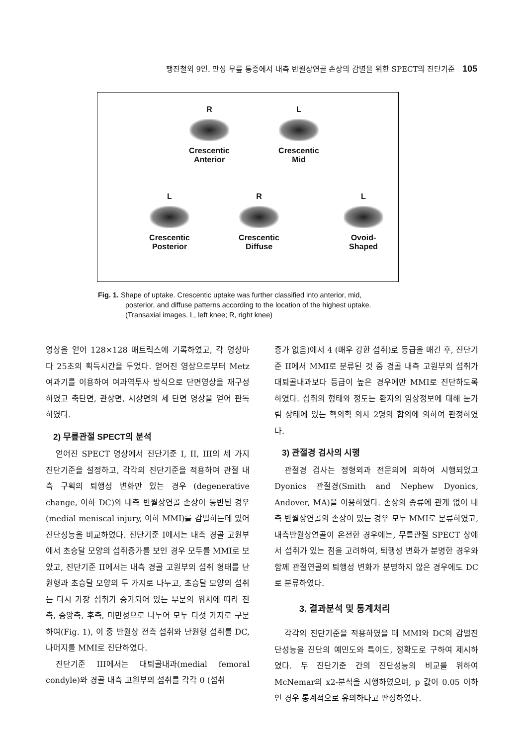팽진철외 9인. 만성 무릎 통증에서 내측 반월상연골 손상의 감별을 위한 SPECT의 진단기준 105
R
Crescentic
Anterior
L
Crescentic
Mid
L
Crescentic
Posterior
R
Crescentic
Diffuse
L
Ovoid-
Shaped
Fig. 1. Shape of uptake. Crescentic uptake was further classified into anterior, mid,
posterior, and diffuse patterns according to the location of the highest uptake. (Transaxial images. L, left knee; R, right knee)
영상을 얻어 128×128 매트릭스에 기록하였고, 각 영상마다 25초의 획득시간을 두었다. 얻어진 영상으로부터 Metz 여과기를 이용하여 여과역투사 방식으로 단면영상을 재구성하였고 축단면, 관상면, 시상면의 세 단면 영상을 얻어 판독하였다.
2) 무릎관절 SPECT의 분석
얻어진 SPECT 영상에서 진단기준 I, II, III의 세 가지 진단기준을 설정하고, 각각의 진단기준을 적용하여 관절 내측 구획의 퇴행성 변화만 있는 경우 (degenerative change, 이하 DC)와 내측 반월상연골 손상이 동반된 경우(medial meniscal injury, 이하 MMI)를 감별하는데 있어 진단성능을 비교하였다. 진단기준 I에서는 내측 경골 고원부에서 초승달 모양의 섭취증가를 보인 경우 모두를 MMI로 보았고, 진단기준 II에서는 내측 경골 고원부의 섭취 형태를 난원형과 초승달 모양의 두 가지로 나누고, 초승달 모양의 섭취는 다시 가장 섭취가 증가되어 있는 부분의 위치에 따라 전측, 중앙측, 후측, 미만성으로 나누어 모두 다섯 가지로 구분하여(Fig. 1), 이 중 반월상 전측 섭취와 난원형 섭취를 DC, 나머지를 MMI로 진단하였다.
진단기준 III에서는 대퇴골내과(medial femoral condyle)와 경골 내측 고원부의 섭취를 각각 0 (섭취
증가 없음)에서 4 (매우 강한 섭취)로 등급을 매긴 후, 진단기준 II에서 MMI로 분류된 것 중 경골 내측 고원부의 섭취가 대퇴골내과보다 등급이 높은 경우에만 MMI로 진단하도록 하였다. 섭취의 형태와 정도는 환자의 임상정보에 대해 눈가림 상태에 있는 핵의학 의사 2명의 합의에 의하여 판정하였다.
3) 관절경 검사의 시행
관절경 검사는 정형외과 전문의에 의하여 시행되었고 Dyonics 관절경(Smith and Nephew Dyonics, Andover, MA)을 이용하였다. 손상의 종류에 관계 없이 내측 반월상연골의 손상이 있는 경우 모두 MMI로 분류하였고, 내측반월상연골이 온전한 경우에는, 무릎관절 SPECT 상에서 섭취가 있는 점을 고려하여, 퇴행성 변화가 분명한 경우와 함께 관절연골의 퇴행성 변화가 분명하지 않은 경우에도 DC로 분류하였다.
3. 결과분석 및 통계처리
각각의 진단기준을 적용하였을 때 MMI와 DC의 감별진단성능을 진단의 예민도와 특이도, 정확도로 구하여 제시하였다. 두 진단기준 간의 진단성능의 비교를 위하여 McNemar의 x2-분석을 시행하였으며, p 값이 0.05 이하인 경우 통계적으로 유의하다고 판정하였다.